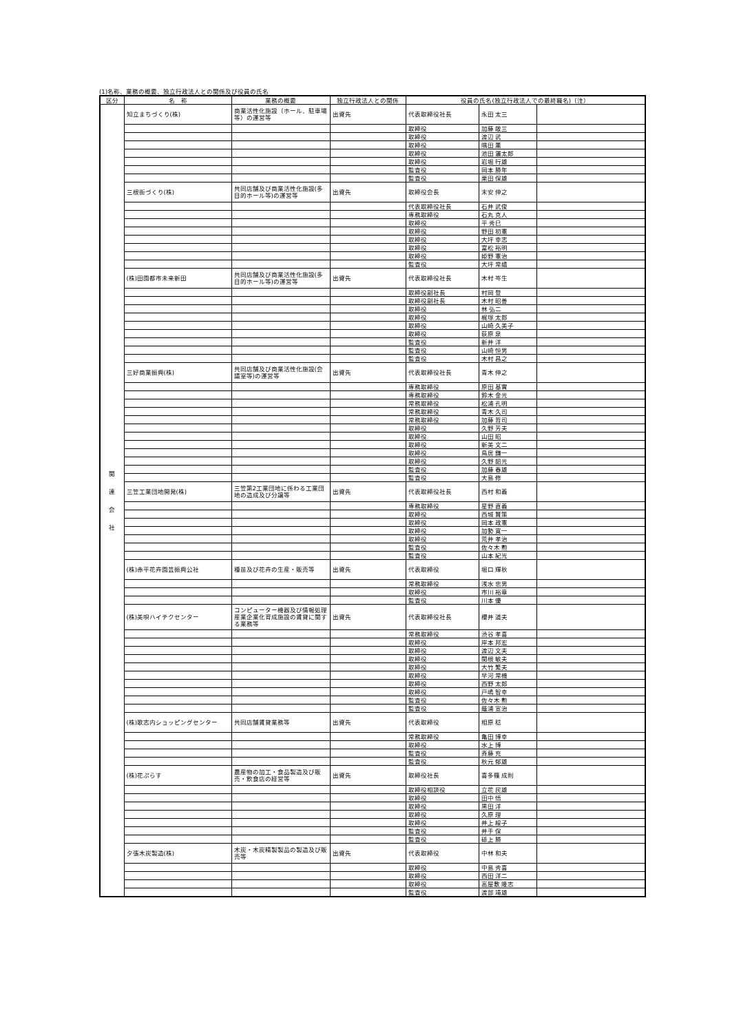(1)名称、業務の概要、独立行政法人との関係及び役員の氏名
| 区分 | 名 称 | 業務の概要 | 独立行政法人との関係 | 役員の氏名(独立行政法人での最終職名)（注） | | |
| --- | --- | --- | --- | --- | --- | --- |
| 関 連 会 社 | 知立まちづくり(株) | 商業活性化施設（ホール、駐車場等）の運営等 | 出資先 | 代表取締役社長 | 永田 太三 | |
| | | | | 取締役 | 加藤 敞三 | |
| | | | | 取締役 | 渡辺 武 | |
| | | | | 取締役 | 隅田 薫 | |
| | | | | 取締役 | 池田 灑太郎 | |
| | | | | 取締役 | 岩堀 行雄 | |
| | | | | 監査役 | 岡本 勝年 | |
| | | | | 監査役 | 栗田 保雄 | |
| | 三根街づくり(株) | 共同店舗及び商業活性化施設(多目的ホール等)の運営等 | 出資先 | 取締役会長 | 末安 伸之 | |
| | | | | 代表取締役社長 | 石井 武俊 | |
| | | | | 専務取締役 | 石丸 克人 | |
| | | | | 取締役 | 平 秀巳 | |
| | | | | 取締役 | 野田 初憲 | |
| | | | | 取締役 | 大坪 幸志 | |
| | | | | 取締役 | 富松 裕明 | |
| | | | | 取締役 | 姫野 憲治 | |
| | | | | 監査役 | 大坪 常嬉 | |
| | (株)田園都市未来新田 | 共同店舗及び商業活性化施設(多目的ホール等)の運営等 | 出資先 | 代表取締役社長 | 木村 岑生 | |
| | | | | 取締役副社長 | 村岡 登 | |
| | | | | 取締役副社長 | 木村 昭善 | |
| | | | | 取締役 | 林 弘二 | |
| | | | | 取締役 | 梶塚 太郎 | |
| | | | | 取締役 | 山崎 久美子 | |
| | | | | 取締役 | 荻原 泉 | |
| | | | | 監査役 | 新井 洋 | |
| | | | | 監査役 | 山崎 恒男 | |
| | | | | 監査役 | 木村 昌之 | |
| | 三好商業振興(株) | 共同店舗及び商業活性化施設(会議室等)の運営等 | 出資先 | 代表取締役社長 | 青木 伸之 | |
| | | | | 専務取締役 | 原田 基實 | |
| | | | | 専務取締役 | 鈴木 金光 | |
| | | | | 常務取締役 | 松浦 孔明 | |
| | | | | 常務取締役 | 青木 久司 | |
| | | | | 常務取締役 | 加藤 哲司 | |
| | | | | 取締役 | 久野 芳夫 | |
| | | | | 取締役 | 山田 昭 | |
| | | | | 取締役 | 新美 文二 | |
| | | | | 取締役 | 鳥居 鎌一 | |
| | | | | 取締役 | 久野 韶光 | |
| | | | | 監査役 | 加藤 春雄 | |
| | | | | 監査役 | 大島 修 | |
| | 三笠工業団地開発(株) | 三笠第2工業団地に係わる工業団地の造成及び分譲等 | 出資先 | 代表取締役社長 | 西村 和義 | |
| | | | | 専務取締役 | 星野 直義 | |
| | | | | 取締役 | 西城 賢策 | |
| | | | | 取締役 | 岡本 政憲 | |
| | | | | 取締役 | 加勢 寛一 | |
| | | | | 取締役 | 荒井 孝治 | |
| | | | | 監査役 | 佐々木 勲 | |
| | | | | 監査役 | 山本 紀光 | |
| | (株)赤平花卉園芸振興公社 | 種苗及び花卉の生産・販売等 | 出資先 | 代表取締役 | 堀口 輝秋 | |
| | | | | 常務取締役 | 浅水 忠男 | |
| | | | | 取締役 | 市川 裕章 | |
| | | | | 監査役 | 川本 優 | |
| | (株)美唄ハイテクセンター | コンピューター機器及び情報処理産業企業化育成施設の賃貸に関する業務等 | 出資先 | 代表取締役社長 | 櫻井 道夫 | |
| | | | | 常務取締役 | 渋谷 孝喜 | |
| | | | | 取締役 | 岸本 邦宏 | |
| | | | | 取締役 | 渡辺 文夫 | |
| | | | | 取締役 | 関根 敏夫 | |
| | | | | 取締役 | 大竹 繁夫 | |
| | | | | 取締役 | 早河 常機 | |
| | | | | 取締役 | 西野 太郎 | |
| | | | | 取締役 | 戸嶋 智幸 | |
| | | | | 監査役 | 佐々木 勲 | |
| | | | | 監査役 | 蔭浦 宣治 | |
| | (株)歌志内ショッピングセンター | 共同店舗賃貸業務等 | 出資先 | 代表取締役 | 相原 稔 | |
| | | | | 常務取締役 | 亀田 博幸 | |
| | | | | 取締役 | 水上 博 | |
| | | | | 監査役 | 斉藤 充 | |
| | | | | 監査役 | 秋元 郁雄 | |
| | (株)花ぷらす | 農産物の加工・食品製造及び販売・飲食店の経営等 | 出資先 | 取締役社長 | 喜多篠 成則 | |
| | | | | 取締役相談役 | 立花 民雄 | |
| | | | | 取締役 | 田中 悟 | |
| | | | | 取締役 | 黒田 洋 | |
| | | | | 取締役 | 久原 理 | |
| | | | | 取締役 | 井上 綏子 | |
| | | | | 監査役 | 井手 保 | |
| | | | | 監査役 | 砥上 勝 | |
| | 夕張木炭製造(株) | 木炭・木炭精製製品の製造及び販売等 | 出資先 | 代表取締役 | 中林 和夫 | |
| | | | | 取締役 | 中島 秀喜 | |
| | | | | 取締役 | 西田 洋二 | |
| | | | | 取締役 | 高屋敷 隆志 | |
| | | | | 監査役 | 渡部 靖雄 | |